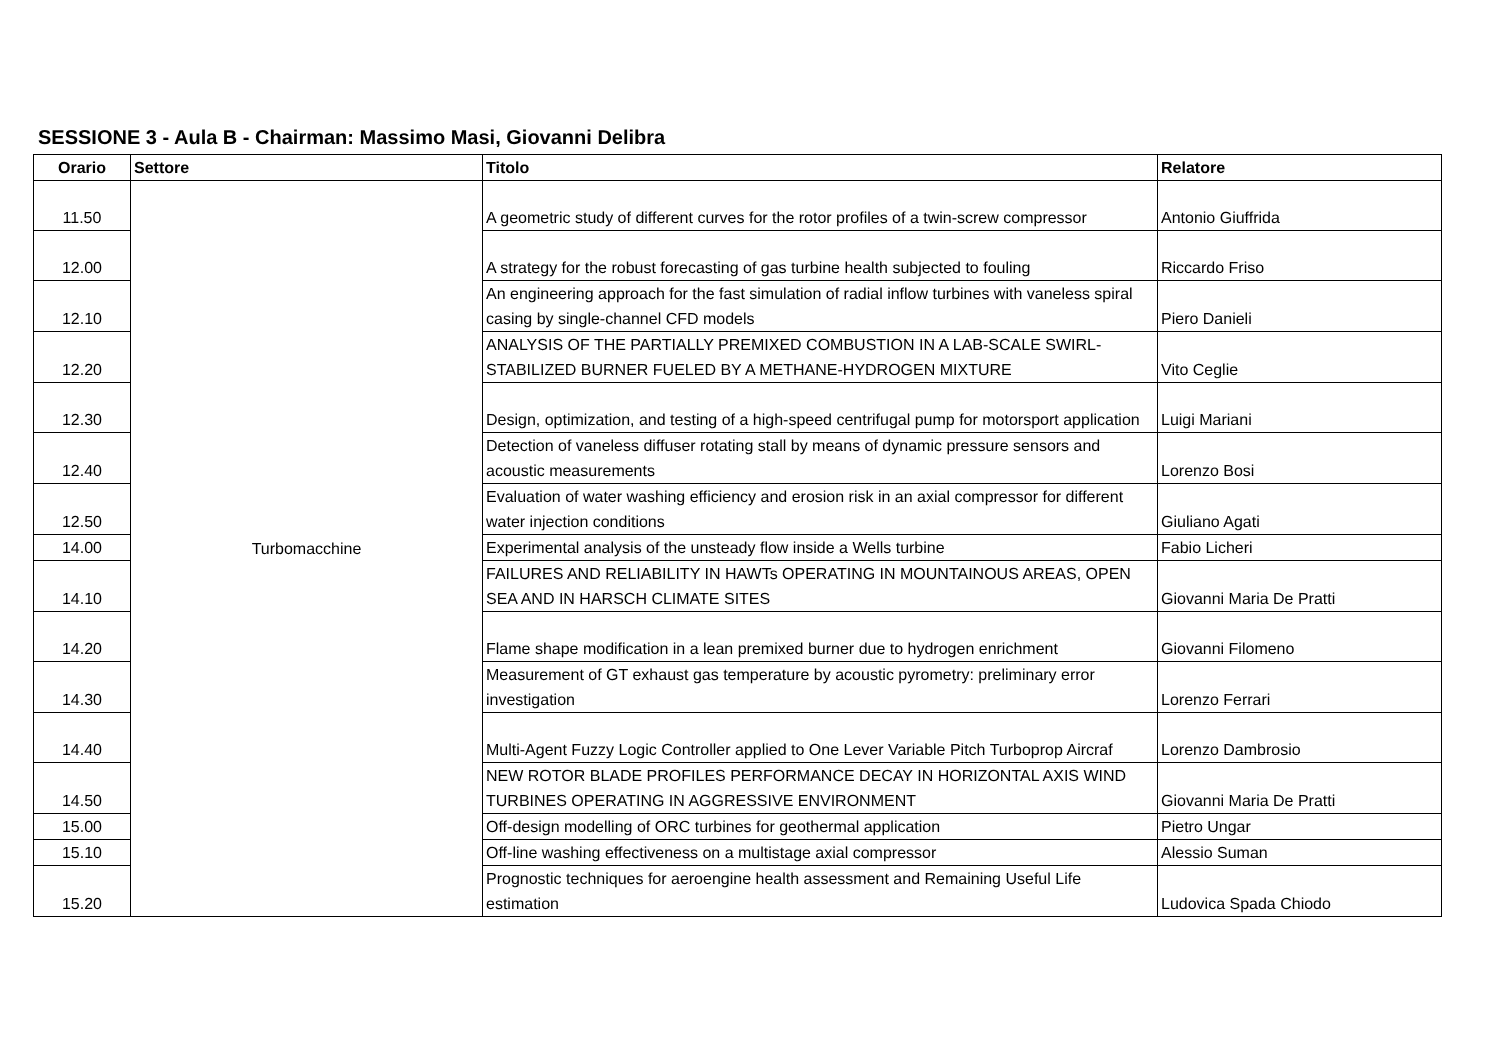SESSIONE 3 - Aula B - Chairman: Massimo Masi, Giovanni Delibra
| Orario | Settore | Titolo | Relatore |
| --- | --- | --- | --- |
| 11.50 | Turbomacchine | A geometric study of different curves for the rotor profiles of a twin-screw compressor | Antonio Giuffrida |
| 12.00 | | A strategy for the robust forecasting of gas turbine health subjected to fouling | Riccardo Friso |
| 12.10 | | An engineering approach for the fast simulation of radial inflow turbines with vaneless spiral casing by single-channel CFD models | Piero Danieli |
| 12.20 | | ANALYSIS OF THE PARTIALLY PREMIXED COMBUSTION IN A LAB-SCALE SWIRL-STABILIZED BURNER FUELED BY A METHANE-HYDROGEN MIXTURE | Vito Ceglie |
| 12.30 | | Design, optimization, and testing of a high-speed centrifugal pump for motorsport application | Luigi Mariani |
| 12.40 | | Detection of vaneless diffuser rotating stall by means of dynamic pressure sensors and acoustic measurements | Lorenzo Bosi |
| 12.50 | | Evaluation of water washing efficiency and erosion risk in an axial compressor for different water injection conditions | Giuliano Agati |
| 14.00 | | Experimental analysis of the unsteady flow inside a Wells turbine | Fabio Licheri |
| 14.10 | | FAILURES AND RELIABILITY IN HAWTs OPERATING IN MOUNTAINOUS AREAS, OPEN SEA AND IN HARSCH CLIMATE SITES | Giovanni Maria De Pratti |
| 14.20 | | Flame shape modification in a lean premixed burner due to hydrogen enrichment | Giovanni Filomeno |
| 14.30 | | Measurement of GT exhaust gas temperature by acoustic pyrometry: preliminary error investigation | Lorenzo Ferrari |
| 14.40 | | Multi-Agent Fuzzy Logic Controller applied to One Lever Variable Pitch Turboprop Aircraf | Lorenzo Dambrosio |
| 14.50 | | NEW ROTOR BLADE PROFILES PERFORMANCE DECAY IN HORIZONTAL AXIS WIND TURBINES OPERATING IN AGGRESSIVE ENVIRONMENT | Giovanni Maria De Pratti |
| 15.00 | | Off-design modelling of ORC turbines for geothermal application | Pietro Ungar |
| 15.10 | | Off-line washing effectiveness on a multistage axial compressor | Alessio Suman |
| 15.20 | | Prognostic techniques for aeroengine health assessment and Remaining Useful Life estimation | Ludovica Spada Chiodo |